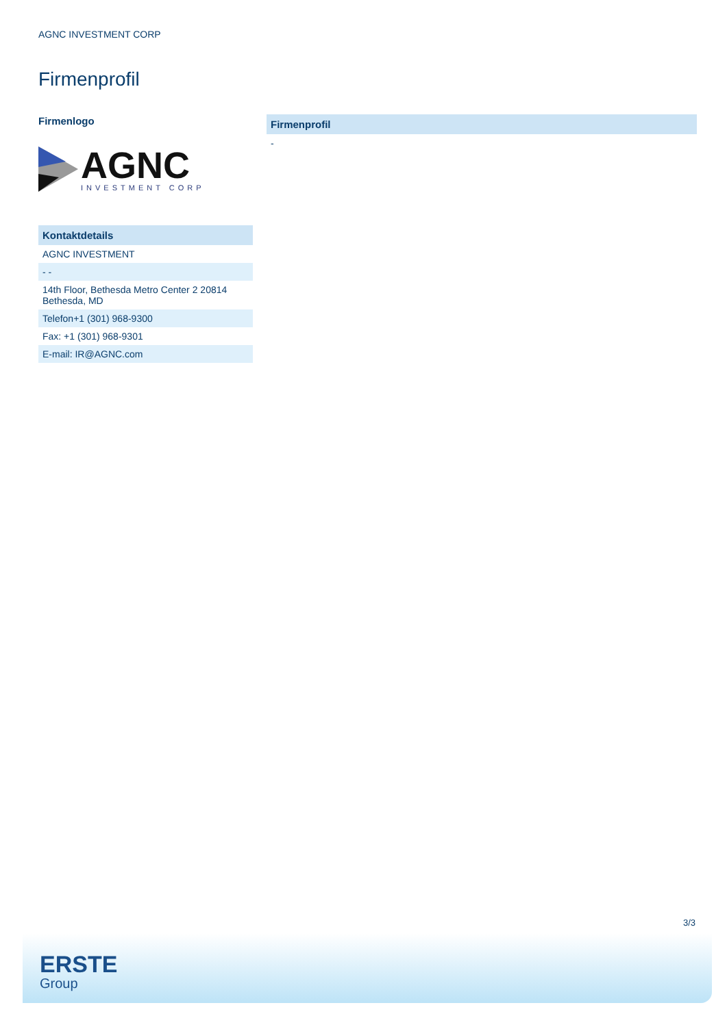AGNC INVESTMENT CORP
Firmenprofil
Firmenlogo
AGNC
INVESTMENT CORP
| Kontaktdetails |
| --- |
| AGNC INVESTMENT |
| - - |
| 14th Floor, Bethesda Metro Center 2 20814 Bethesda, MD |
| Telefon+1 (301) 968-9300 |
| Fax: +1 (301) 968-9301 |
| E-mail: IR@AGNC.com |
| Firmenprofil |
| --- |
| - |
3/3
ERSTE
Group